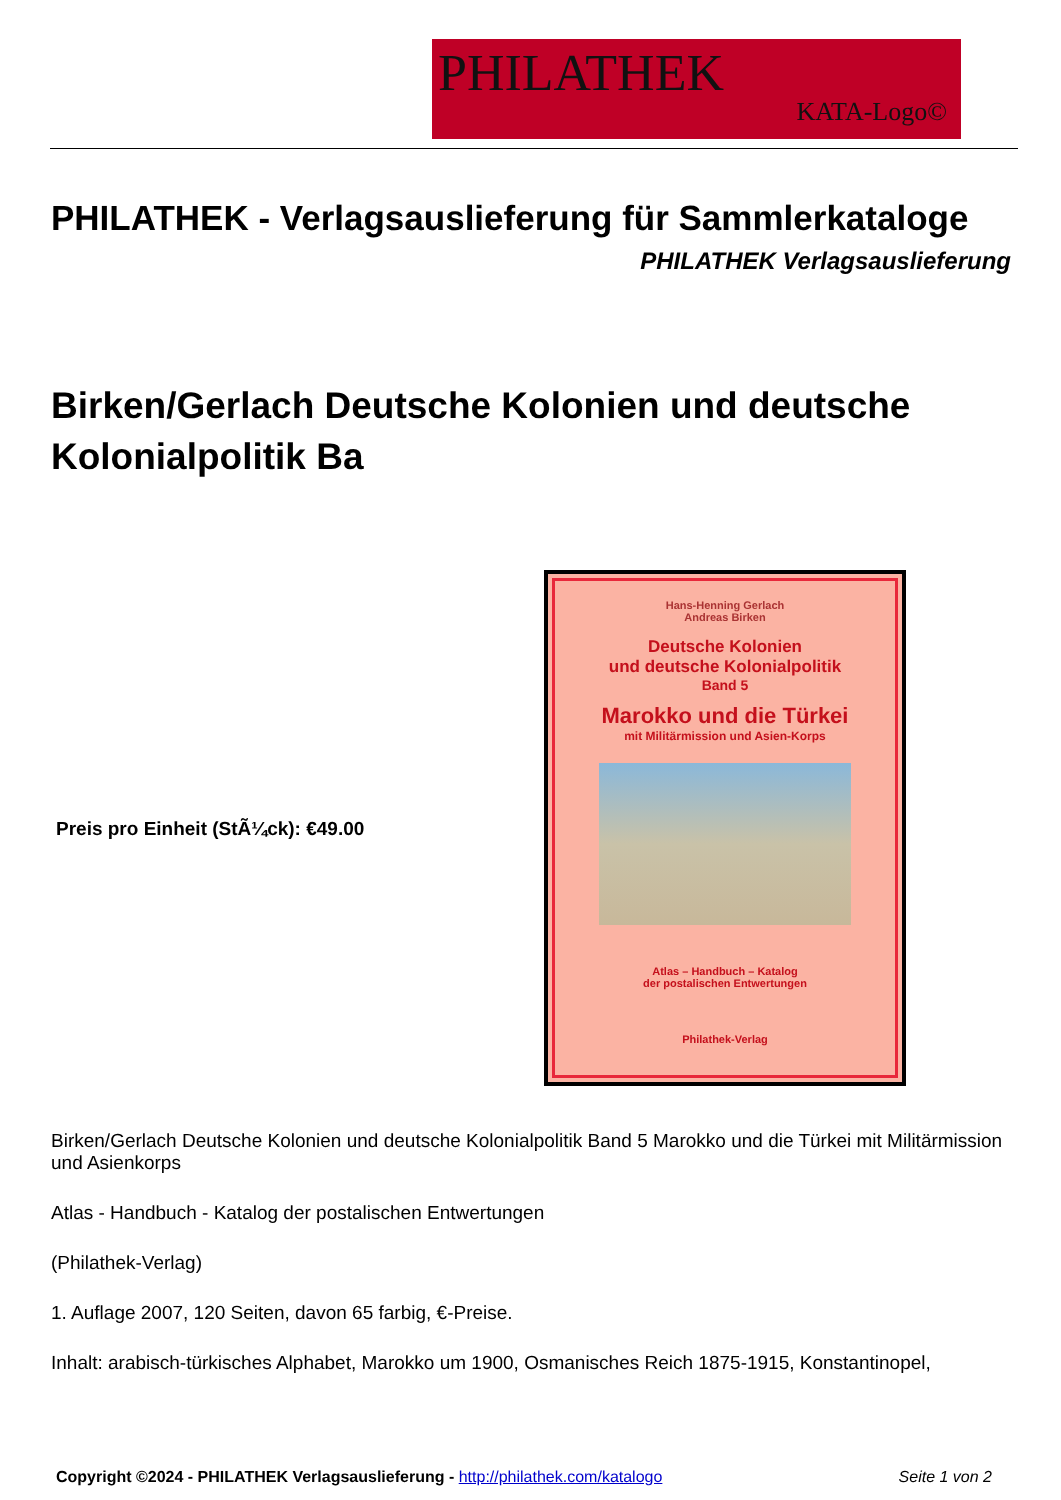PHILATHEK
KATA-Logo©
PHILATHEK - Verlagsauslieferung für Sammlerkataloge
PHILATHEK Verlagsauslieferung
Birken/Gerlach Deutsche Kolonien und deutsche Kolonialpolitik Ba
Preis pro Einheit (StÃ¼ck): €49.00
Hans-Henning Gerlach
Andreas Birken
Deutsche Kolonien
und deutsche Kolonialpolitik
Band 5
Marokko und die Türkei
mit Militärmission und Asien-Korps
Atlas – Handbuch – Katalog
der postalischen Entwertungen
Philathek-Verlag
Birken/Gerlach Deutsche Kolonien und deutsche Kolonialpolitik Band 5 Marokko und die Türkei mit Militärmission und Asienkorps
Atlas - Handbuch - Katalog der postalischen Entwertungen
(Philathek-Verlag)
1. Auflage 2007, 120 Seiten, davon 65 farbig, €-Preise.
Inhalt: arabisch-türkisches Alphabet, Marokko um 1900, Osmanisches Reich 1875-1915, Konstantinopel,
Copyright ©2024 - PHILATHEK Verlagsauslieferung - http://philathek.com/katalogo Seite 1 von 2